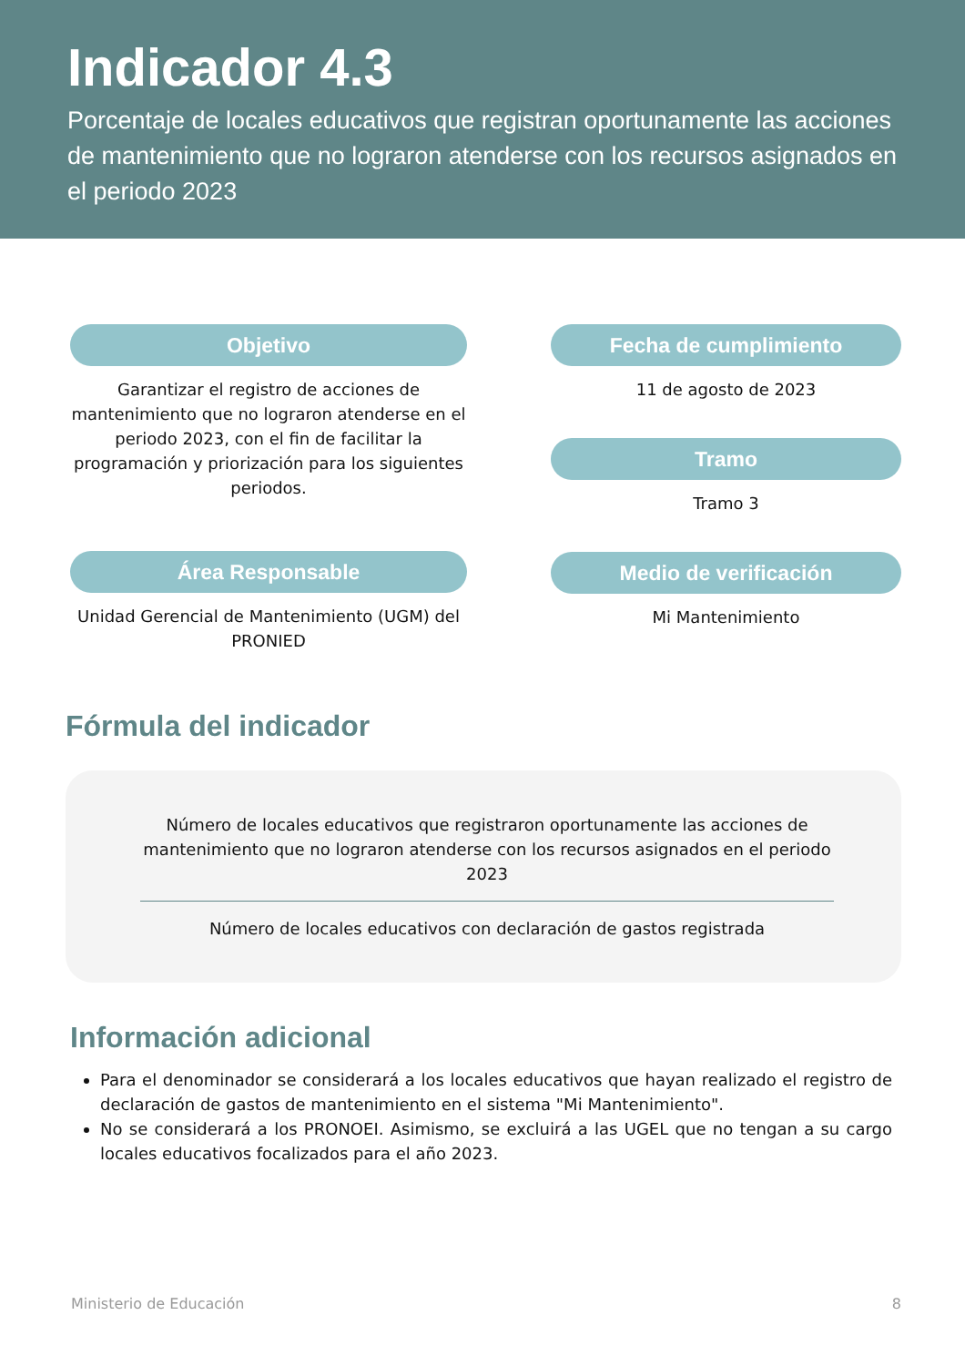Indicador 4.3
Porcentaje de locales educativos que registran oportunamente las acciones de mantenimiento que no lograron atenderse con los recursos asignados en el periodo 2023
Objetivo
Garantizar el registro de acciones de mantenimiento que no lograron atenderse en el periodo 2023, con el fin de facilitar la programación y priorización para los siguientes periodos.
Área Responsable
Unidad Gerencial de Mantenimiento (UGM) del PRONIED
Fecha de cumplimiento
11 de agosto de 2023
Tramo
Tramo 3
Medio de verificación
Mi Mantenimiento
Fórmula del indicador
Número de locales educativos que registraron oportunamente las acciones de mantenimiento que no lograron atenderse con los recursos asignados en el periodo 2023
Número de locales educativos con declaración de gastos registrada
Información adicional
Para el denominador se considerará a los locales educativos que hayan realizado el registro de declaración de gastos de mantenimiento en el sistema "Mi Mantenimiento".
No se considerará a los PRONOEI. Asimismo, se excluirá a las UGEL que no tengan a su cargo locales educativos focalizados para el año 2023.
Ministerio de Educación 8